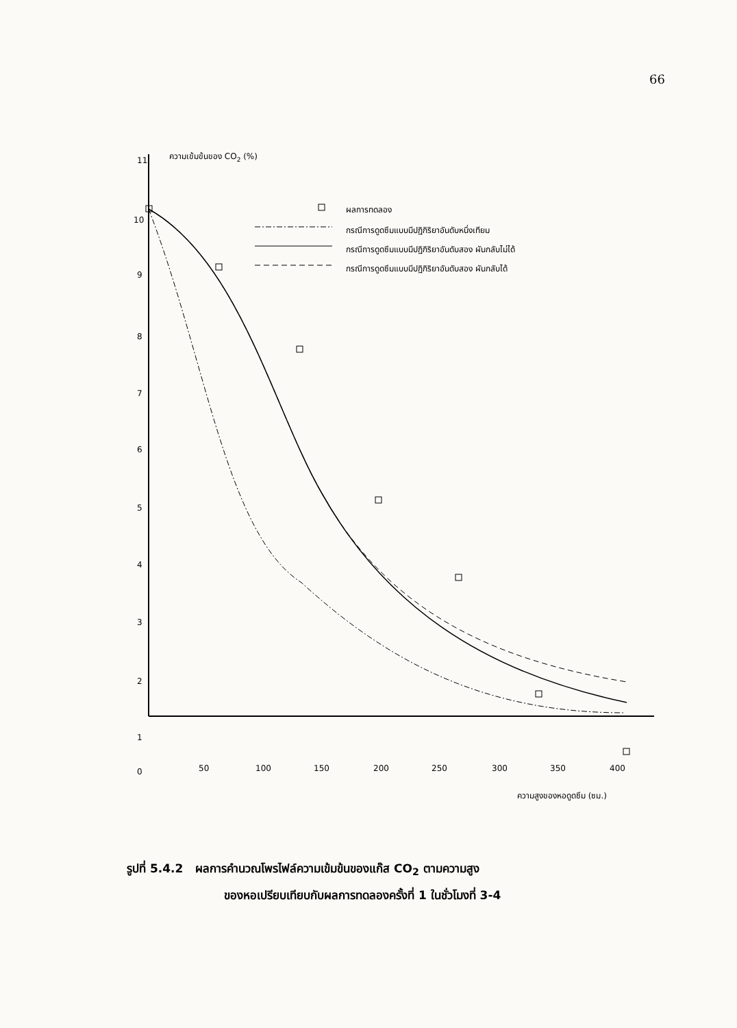66
ความเข้มข้นของ CO2 (%)
11
10
9
8
7
6
5
4
3
2
1
0
50
100
150
200
250
300
350
400
ความสูงของหอดูดซึม (ซม.)
ผลการทดลอง
กรณีการดูดซึมแบบมีปฏิกิริยาอันดับหนึ่งเทียม
กรณีการดูดซึมแบบมีปฏิกิริยาอันดับสอง ผันกลับไม่ได้
กรณีการดูดซึมแบบมีปฏิกิริยาอันดับสอง ผันกลับได้
รูปที่ 5.4.2 ผลการคำนวณโพรไฟล์ความเข้มข้นของแก๊ส CO<sub>2</sub> ตามความสูง
ของหอเปรียบเทียบกับผลการทดลองครั้งที่ 1 ในชั่วโมงที่ 3-4